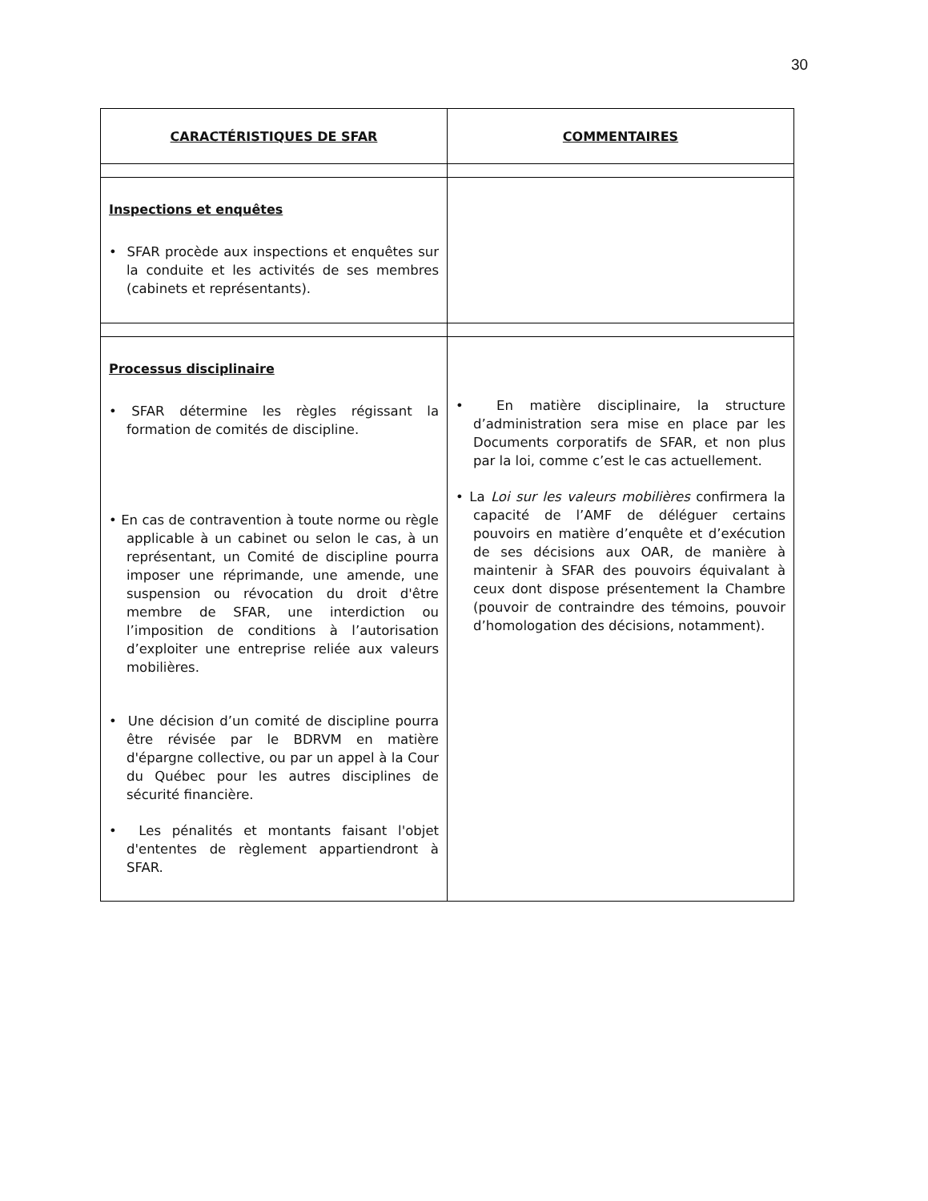30
| CARACTÉRISTIQUES DE SFAR | COMMENTAIRES |
| --- | --- |
| Inspections et enquêtes • SFAR procède aux inspections et enquêtes sur la conduite et les activités de ses membres (cabinets et représentants). | |
| Processus disciplinaire • SFAR détermine les règles régissant la formation de comités de discipline. • En cas de contravention à toute norme ou règle applicable à un cabinet ou selon le cas, à un représentant, un Comité de discipline pourra imposer une réprimande, une amende, une suspension ou révocation du droit d'être membre de SFAR, une interdiction ou l’imposition de conditions à l’autorisation d’exploiter une entreprise reliée aux valeurs mobilières. • Une décision d’un comité de discipline pourra être révisée par le BDRVM en matière d'épargne collective, ou par un appel à la Cour du Québec pour les autres disciplines de sécurité financière. • Les pénalités et montants faisant l'objet d'ententes de règlement appartiendront à SFAR. | • En matière disciplinaire, la structure d’administration sera mise en place par les Documents corporatifs de SFAR, et non plus par la loi, comme c’est le cas actuellement. • La Loi sur les valeurs mobilières confirmera la capacité de l’AMF de déléguer certains pouvoirs en matière d’enquête et d’exécution de ses décisions aux OAR, de manière à maintenir à SFAR des pouvoirs équivalant à ceux dont dispose présentement la Chambre (pouvoir de contraindre des témoins, pouvoir d’homologation des décisions, notamment). |